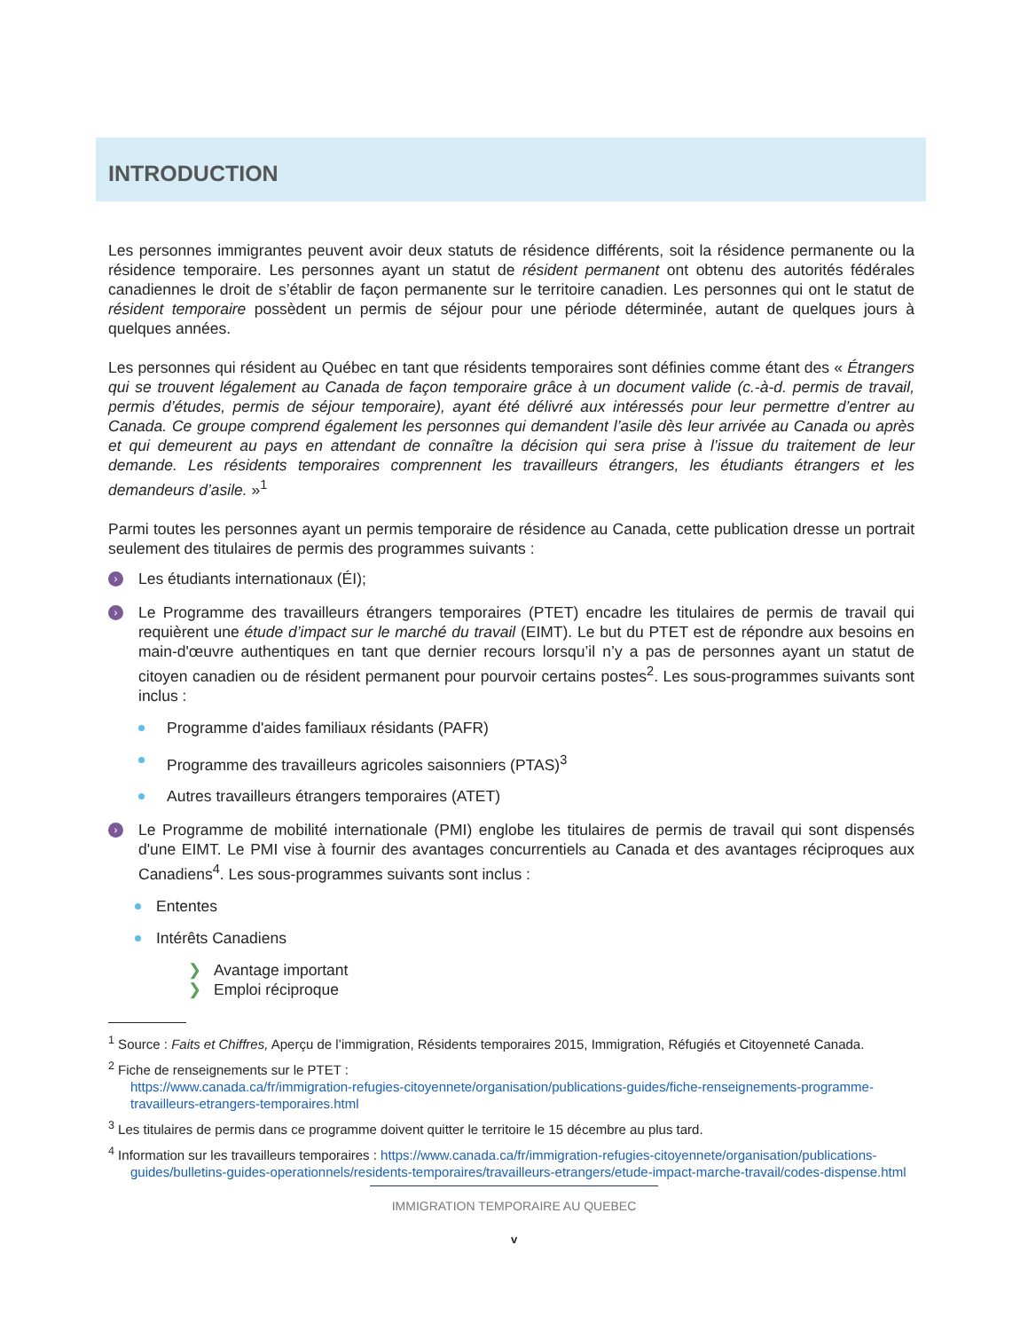INTRODUCTION
Les personnes immigrantes peuvent avoir deux statuts de résidence différents, soit la résidence permanente ou la résidence temporaire. Les personnes ayant un statut de résident permanent ont obtenu des autorités fédérales canadiennes le droit de s’établir de façon permanente sur le territoire canadien. Les personnes qui ont le statut de résident temporaire possèdent un permis de séjour pour une période déterminée, autant de quelques jours à quelques années.
Les personnes qui résident au Québec en tant que résidents temporaires sont définies comme étant des « Étrangers qui se trouvent légalement au Canada de façon temporaire grâce à un document valide (c.-à-d. permis de travail, permis d’études, permis de séjour temporaire), ayant été délivré aux intéressés pour leur permettre d’entrer au Canada. Ce groupe comprend également les personnes qui demandent l’asile dès leur arrivée au Canada ou après et qui demeurent au pays en attendant de connaître la décision qui sera prise à l’issue du traitement de leur demande. Les résidents temporaires comprennent les travailleurs étrangers, les étudiants étrangers et les demandeurs d’asile. »<sup>1</sup>
Parmi toutes les personnes ayant un permis temporaire de résidence au Canada, cette publication dresse un portrait seulement des titulaires de permis des programmes suivants :
› Les étudiants internationaux (ÉI);
› Le Programme des travailleurs étrangers temporaires (PTET) encadre les titulaires de permis de travail qui requièrent une étude d’impact sur le marché du travail (EIMT). Le but du PTET est de répondre aux besoins en main-d'œuvre authentiques en tant que dernier recours lorsqu’il n’y a pas de personnes ayant un statut de citoyen canadien ou de résident permanent pour pourvoir certains postes<sup>2</sup>. Les sous-programmes suivants sont inclus :
Programme d'aides familiaux résidants (PAFR)
Programme des travailleurs agricoles saisonniers (PTAS)<sup>3</sup>
Autres travailleurs étrangers temporaires (ATET)
› Le Programme de mobilité internationale (PMI) englobe les titulaires de permis de travail qui sont dispensés d'une EIMT. Le PMI vise à fournir des avantages concurrentiels au Canada et des avantages réciproques aux Canadiens<sup>4</sup>. Les sous-programmes suivants sont inclus :
Ententes
Intérêts Canadiens
❯ Avantage important
❯ Emploi réciproque
<sup>1</sup> Source : Faits et Chiffres, Aperçu de l’immigration, Résidents temporaires 2015, Immigration, Réfugiés et Citoyenneté Canada.
<sup>2</sup> Fiche de renseignements sur le PTET :
https://www.canada.ca/fr/immigration-refugies-citoyennete/organisation/publications-guides/fiche-renseignements-programme-travailleurs-etrangers-temporaires.html
<sup>3</sup> Les titulaires de permis dans ce programme doivent quitter le territoire le 15 décembre au plus tard.
<sup>4</sup> Information sur les travailleurs temporaires : https://www.canada.ca/fr/immigration-refugies-citoyennete/organisation/publications-guides/bulletins-guides-operationnels/residents-temporaires/travailleurs-etrangers/etude-impact-marche-travail/codes-dispense.html
IMMIGRATION TEMPORAIRE AU QUEBEC
v